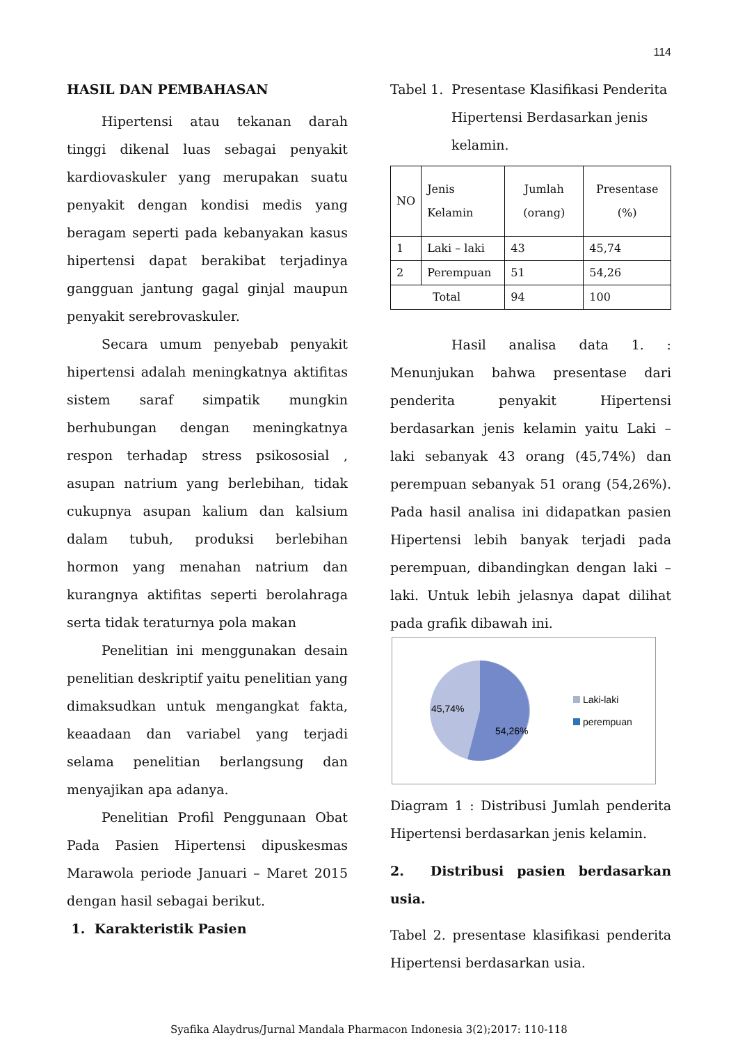114
HASIL DAN PEMBAHASAN
Hipertensi atau tekanan darah tinggi dikenal luas sebagai penyakit kardiovaskuler yang merupakan suatu penyakit dengan kondisi medis yang beragam seperti pada kebanyakan kasus hipertensi dapat berakibat terjadinya gangguan jantung gagal ginjal maupun penyakit serebrovaskuler.
Secara umum penyebab penyakit hipertensi adalah meningkatnya aktifitas sistem saraf simpatik mungkin berhubungan dengan meningkatnya respon terhadap stress psikososial , asupan natrium yang berlebihan, tidak cukupnya asupan kalium dan kalsium dalam tubuh, produksi berlebihan hormon yang menahan natrium dan kurangnya aktifitas seperti berolahraga serta tidak teraturnya pola makan
Penelitian ini menggunakan desain penelitian deskriptif yaitu penelitian yang dimaksudkan untuk mengangkat fakta, keaadaan dan variabel yang terjadi selama penelitian berlangsung dan menyajikan apa adanya.
Penelitian Profil Penggunaan Obat Pada Pasien Hipertensi dipuskesmas Marawola periode Januari – Maret 2015 dengan hasil sebagai berikut.
1. Karakteristik Pasien
Tabel 1. Presentase Klasifikasi Penderita
Hipertensi Berdasarkan jenis
kelamin.
| NO | Jenis Kelamin | Jumlah (orang) | Presentase (%) |
| --- | --- | --- | --- |
| 1 | Laki – laki | 43 | 45,74 |
| 2 | Perempuan | 51 | 54,26 |
| Total | | 94 | 100 |
Hasil analisa data 1. : Menunjukan bahwa presentase dari penderita penyakit Hipertensi berdasarkan jenis kelamin yaitu Laki – laki sebanyak 43 orang (45,74%) dan perempuan sebanyak 51 orang (54,26%). Pada hasil analisa ini didapatkan pasien Hipertensi lebih banyak terjadi pada perempuan, dibandingkan dengan laki – laki. Untuk lebih jelasnya dapat dilihat pada grafik dibawah ini.
45,74%
54,26%
Laki-laki
perempuan
Diagram 1 : Distribusi Jumlah penderita Hipertensi berdasarkan jenis kelamin.
2. Distribusi pasien berdasarkan usia.
Tabel 2. presentase klasifikasi penderita Hipertensi berdasarkan usia.
Syafika Alaydrus/Jurnal Mandala Pharmacon Indonesia 3(2);2017: 110-118